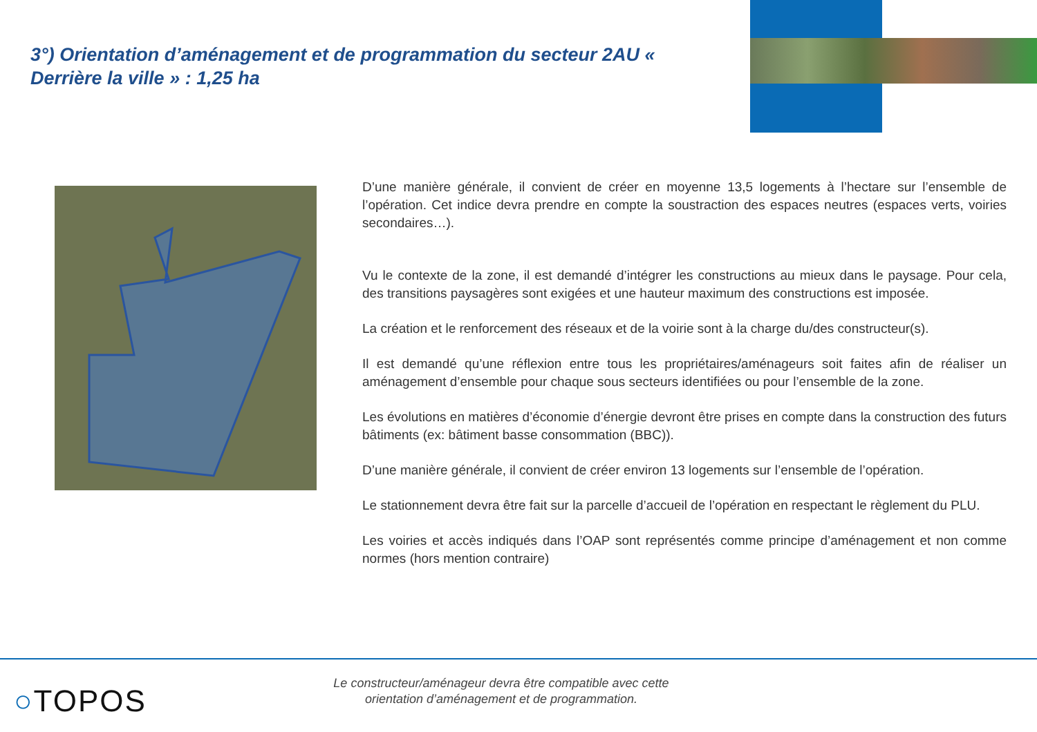3°) Orientation d’aménagement et de programmation du secteur 2AU « Derrière la ville » : 1,25 ha
D’une manière générale, il convient de créer en moyenne 13,5 logements à l’hectare sur l’ensemble de l’opération. Cet indice devra prendre en compte la soustraction des espaces neutres (espaces verts, voiries secondaires…).
Vu le contexte de la zone, il est demandé d’intégrer les constructions au mieux dans le paysage. Pour cela, des transitions paysagères sont exigées et une hauteur maximum des constructions est imposée.
La création et le renforcement des réseaux et de la voirie sont à la charge du/des constructeur(s).
Il est demandé qu’une réflexion entre tous les propriétaires/aménageurs soit faites afin de réaliser un aménagement d’ensemble pour chaque sous secteurs identifiées ou pour l’ensemble de la zone.
Les évolutions en matières d’économie d’énergie devront être prises en compte dans la construction des futurs bâtiments (ex: bâtiment basse consommation (BBC)).
D’une manière générale, il convient de créer environ 13 logements sur l’ensemble de l’opération.
Le stationnement devra être fait sur la parcelle d’accueil de l’opération en respectant le règlement du PLU.
Les voiries et accès indiqués dans l’OAP sont représentés comme principe d’aménagement et non comme normes (hors mention contraire)
○TOPOS
Le constructeur/aménageur devra être compatible avec cette
orientation d’aménagement et de programmation.